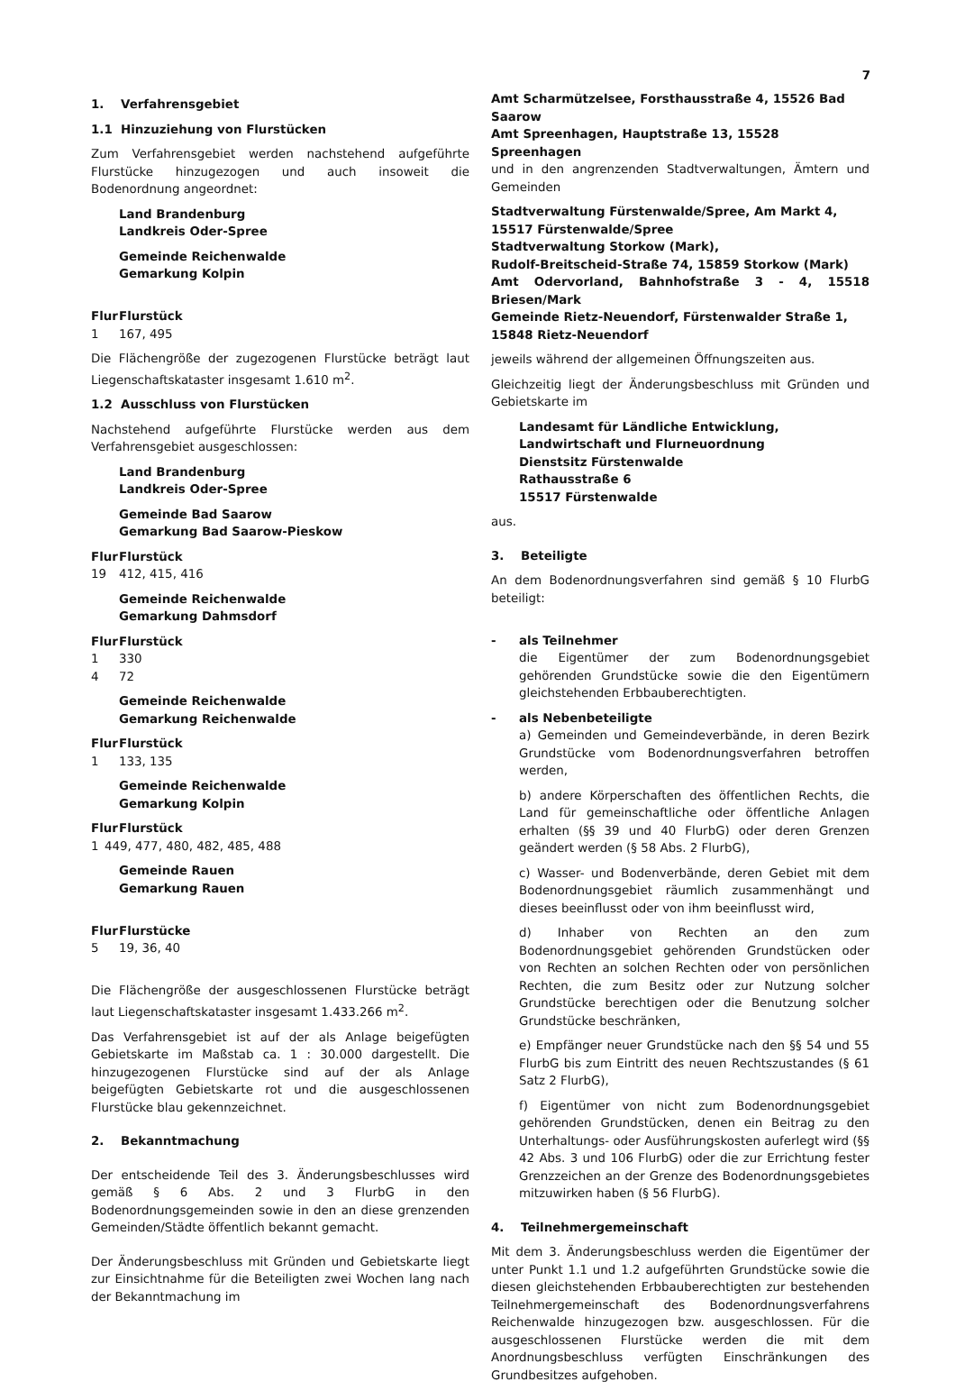7
1. Verfahrensgebiet
1.1 Hinzuziehung von Flurstücken
Zum Verfahrensgebiet werden nachstehend aufgeführte Flurstücke hinzugezogen und auch insoweit die Bodenordnung angeordnet:
Land Brandenburg
Landkreis Oder-Spree
Gemeinde Reichenwalde
Gemarkung Kolpin
Flur Flurstück
1 167, 495
Die Flächengröße der zugezogenen Flurstücke beträgt laut Liegenschaftskataster insgesamt 1.610 m<sup>2</sup>.
1.2 Ausschluss von Flurstücken
Nachstehend aufgeführte Flurstücke werden aus dem Verfahrensgebiet ausgeschlossen:
Land Brandenburg
Landkreis Oder-Spree
Gemeinde Bad Saarow
Gemarkung Bad Saarow-Pieskow
Flur Flurstück
19 412, 415, 416
Gemeinde Reichenwalde
Gemarkung Dahmsdorf
Flur Flurstück
1 330
4 72
Gemeinde Reichenwalde
Gemarkung Reichenwalde
Flur Flurstück
1 133, 135
Gemeinde Reichenwalde
Gemarkung Kolpin
Flur Flurstück
1 449, 477, 480, 482, 485, 488
Gemeinde Rauen
Gemarkung Rauen
Flur Flurstücke
5 19, 36, 40
Die Flächengröße der ausgeschlossenen Flurstücke beträgt laut Liegenschaftskataster insgesamt 1.433.266 m<sup>2</sup>.
Das Verfahrensgebiet ist auf der als Anlage beigefügten Gebietskarte im Maßstab ca. 1 : 30.000 dargestellt. Die hinzugezogenen Flurstücke sind auf der als Anlage beigefügten Gebietskarte rot und die ausgeschlossenen Flurstücke blau gekennzeichnet.
2. Bekanntmachung
Der entscheidende Teil des 3. Änderungsbeschlusses wird gemäß § 6 Abs. 2 und 3 FlurbG in den Bodenordnungsgemeinden sowie in den an diese grenzenden Gemeinden/Städte öffentlich bekannt gemacht.
Der Änderungsbeschluss mit Gründen und Gebietskarte liegt zur Einsichtnahme für die Beteiligten zwei Wochen lang nach der Bekanntmachung im
Amt Scharmützelsee, Forsthausstraße 4, 15526 Bad Saarow
Amt Spreenhagen, Hauptstraße 13, 15528 Spreenhagen
und in den angrenzenden Stadtverwaltungen, Ämtern und Gemeinden
Stadtverwaltung Fürstenwalde/Spree, Am Markt 4,
15517 Fürstenwalde/Spree
Stadtverwaltung Storkow (Mark),
Rudolf-Breitscheid-Straße 74, 15859 Storkow (Mark)
Amt Odervorland, Bahnhofstraße 3 - 4, 15518 Briesen/Mark
Gemeinde Rietz-Neuendorf, Fürstenwalder Straße 1,
15848 Rietz-Neuendorf
jeweils während der allgemeinen Öffnungszeiten aus.
Gleichzeitig liegt der Änderungsbeschluss mit Gründen und Gebietskarte im
Landesamt für Ländliche Entwicklung,
Landwirtschaft und Flurneuordnung
Dienstsitz Fürstenwalde
Rathausstraße 6
15517 Fürstenwalde
aus.
3. Beteiligte
An dem Bodenordnungsverfahren sind gemäß § 10 FlurbG beteiligt:
- als Teilnehmer
die Eigentümer der zum Bodenordnungsgebiet gehörenden Grundstücke sowie die den Eigentümern gleichstehenden Erbbauberechtigten.
- als Nebenbeteiligte
a) Gemeinden und Gemeindeverbände, in deren Bezirk Grundstücke vom Bodenordnungsverfahren betroffen werden,
b) andere Körperschaften des öffentlichen Rechts, die Land für gemeinschaftliche oder öffentliche Anlagen erhalten (§§ 39 und 40 FlurbG) oder deren Grenzen geändert werden (§ 58 Abs. 2 FlurbG),
c) Wasser- und Bodenverbände, deren Gebiet mit dem Bodenordnungsgebiet räumlich zusammenhängt und dieses beeinflusst oder von ihm beeinflusst wird,
d) Inhaber von Rechten an den zum Bodenordnungsgebiet gehörenden Grundstücken oder von Rechten an solchen Rechten oder von persönlichen Rechten, die zum Besitz oder zur Nutzung solcher Grundstücke berechtigen oder die Benutzung solcher Grundstücke beschränken,
e) Empfänger neuer Grundstücke nach den §§ 54 und 55 FlurbG bis zum Eintritt des neuen Rechtszustandes (§ 61 Satz 2 FlurbG),
f) Eigentümer von nicht zum Bodenordnungsgebiet gehörenden Grundstücken, denen ein Beitrag zu den Unterhaltungs- oder Ausführungskosten auferlegt wird (§§ 42 Abs. 3 und 106 FlurbG) oder die zur Errichtung fester Grenzzeichen an der Grenze des Bodenordnungsgebietes mitzuwirken haben (§ 56 FlurbG).
4. Teilnehmergemeinschaft
Mit dem 3. Änderungsbeschluss werden die Eigentümer der unter Punkt 1.1 und 1.2 aufgeführten Grundstücke sowie die diesen gleichstehenden Erbbauberechtigten zur bestehenden Teilnehmergemeinschaft des Bodenordnungsverfahrens Reichenwalde hinzugezogen bzw. ausgeschlossen. Für die ausgeschlossenen Flurstücke werden die mit dem Anordnungsbeschluss verfügten Einschränkungen des Grundbesitzes aufgehoben.